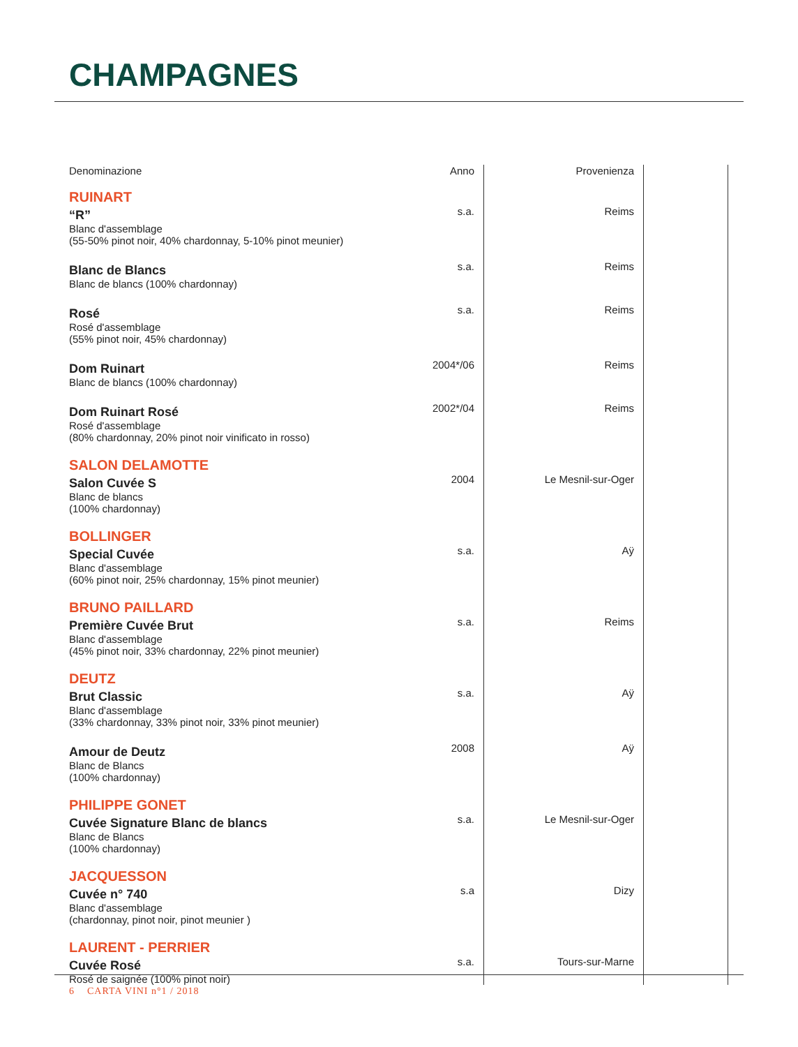CHAMPAGNES
| Denominazione | Anno | Provenienza | |
| --- | --- | --- | --- |
| RUINART | | | |
| “R” Blanc d'assemblage (55-50% pinot noir, 40% chardonnay, 5-10% pinot meunier) | s.a. | Reims | |
| Blanc de Blancs Blanc de blancs (100% chardonnay) | s.a. | Reims | |
| Rosé Rosé d'assemblage (55% pinot noir, 45% chardonnay) | s.a. | Reims | |
| Dom Ruinart Blanc de blancs (100% chardonnay) | 2004*/06 | Reims | |
| Dom Ruinart Rosé Rosé d'assemblage (80% chardonnay, 20% pinot noir vinificato in rosso) | 2002*/04 | Reims | |
| SALON DELAMOTTE | | | |
| Salon Cuvée S Blanc de blancs (100% chardonnay) | 2004 | Le Mesnil-sur-Oger | |
| BOLLINGER | | | |
| Special Cuvée Blanc d'assemblage (60% pinot noir, 25% chardonnay, 15% pinot meunier) | s.a. | Aÿ | |
| BRUNO PAILLARD | | | |
| Première Cuvée Brut Blanc d'assemblage (45% pinot noir, 33% chardonnay, 22% pinot meunier) | s.a. | Reims | |
| DEUTZ | | | |
| Brut Classic Blanc d'assemblage (33% chardonnay, 33% pinot noir, 33% pinot meunier) | s.a. | Aÿ | |
| Amour de Deutz Blanc de Blancs (100% chardonnay) | 2008 | Aÿ | |
| PHILIPPE GONET | | | |
| Cuvée Signature Blanc de blancs Blanc de Blancs (100% chardonnay) | s.a. | Le Mesnil-sur-Oger | |
| JACQUESSON | | | |
| Cuvée n° 740 Blanc d'assemblage (chardonnay, pinot noir, pinot meunier ) | s.a | Dizy | |
| LAURENT - PERRIER | | | |
| Cuvée Rosé Rosé de saignée (100% pinot noir) | s.a. | Tours-sur-Marne | |
6 CARTA VINI n°1 / 2018